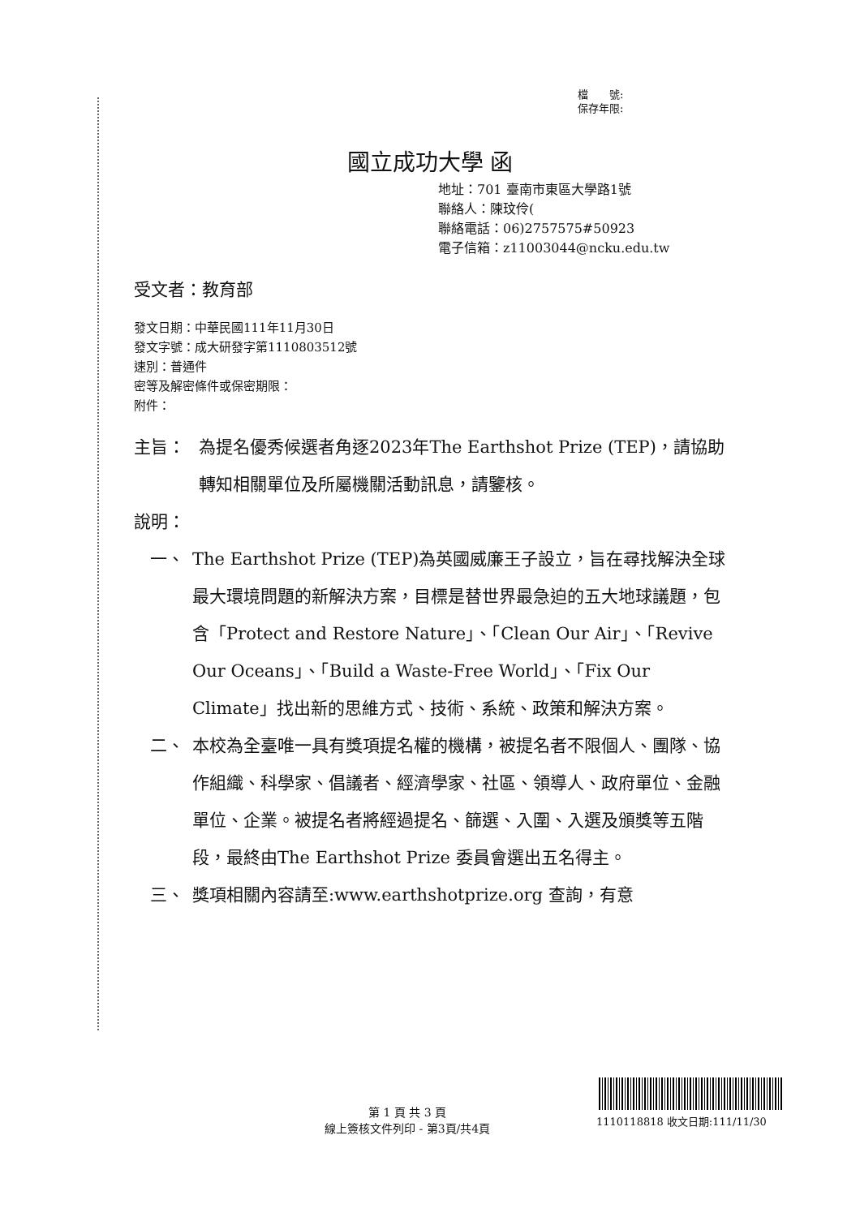檔　　號:
保存年限:
國立成功大學 函
地址：701 臺南市東區大學路1號
聯絡人：陳玟伶(
聯絡電話：06)2757575#50923
電子信箱：z11003044@ncku.edu.tw
受文者：教育部
發文日期：中華民國111年11月30日
發文字號：成大研發字第1110803512號
速別：普通件
密等及解密條件或保密期限：
附件：
主旨： 為提名優秀候選者角逐2023年The Earthshot Prize (TEP)，請協助轉知相關單位及所屬機關活動訊息，請鑒核。
說明：
一、 The Earthshot Prize (TEP)為英國威廉王子設立，旨在尋找解決全球最大環境問題的新解決方案，目標是替世界最急迫的五大地球議題，包含「Protect and Restore Nature」、「Clean Our Air」、「Revive Our Oceans」、「Build a Waste-Free World」、「Fix Our Climate」找出新的思維方式、技術、系統、政策和解決方案。
二、 本校為全臺唯一具有獎項提名權的機構，被提名者不限個人、團隊、協作組織、科學家、倡議者、經濟學家、社區、領導人、政府單位、金融單位、企業。被提名者將經過提名、篩選、入圍、入選及頒獎等五階段，最終由The Earthshot Prize 委員會選出五名得主。
三、 獎項相關內容請至:www.earthshotprize.org 查詢，有意
第 1 頁 共 3 頁
線上簽核文件列印 - 第3頁/共4頁
1110118818 收文日期:111/11/30